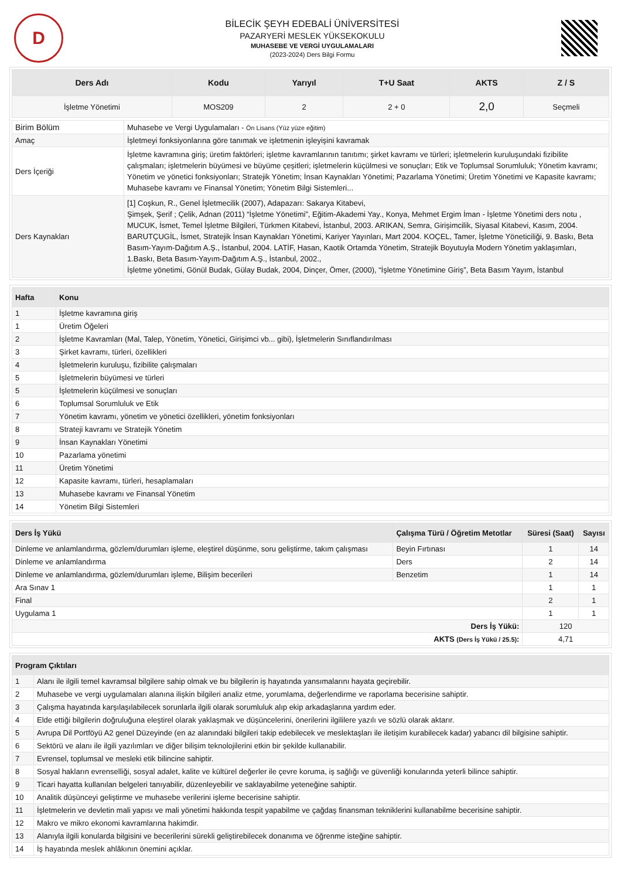D
BİLECİK ŞEYH EDEBALİ ÜNİVERSİTESİ
PAZARYERİ MESLEK YÜKSEKOKULU
MUHASEBE VE VERGİ UYGULAMALARI
(2023-2024) Ders Bilgi Formu
| Ders Adı | Kodu | Yarıyıl | T+U Saat | AKTS | Z / S |
| --- | --- | --- | --- | --- | --- |
| İşletme Yönetimi | MOS209 | 2 | 2 + 0 | 2,0 | Seçmeli |
| Birim Bölüm | Muhasebe ve Vergi Uygulamaları - Ön Lisans (Yüz yüze eğitim) |
| Amaç | İşletmeyi fonksiyonlarına göre tanımak ve işletmenin işleyişini kavramak |
| Ders İçeriği | İşletme kavramına giriş; üretim faktörleri; işletme kavramlarının tanıtımı; şirket kavramı ve türleri; işletmelerin kuruluşundaki fizibilite çalışmaları; işletmelerin büyümesi ve büyüme çeşitleri; işletmelerin küçülmesi ve sonuçları; Etik ve Toplumsal Sorumluluk; Yönetim kavramı; Yönetim ve yönetici fonksiyonları; Stratejik Yönetim; İnsan Kaynakları Yönetimi; Pazarlama Yönetimi; Üretim Yönetimi ve Kapasite kavramı; Muhasebe kavramı ve Finansal Yönetim; Yönetim Bilgi Sistemleri... |
| Ders Kaynakları | [1] Coşkun, R., Genel İşletmecilik (2007), Adapazarı: Sakarya Kitabevi, Şimşek, Şerif ; Çelik, Adnan (2011) “İşletme Yönetimi”, Eğitim-Akademi Yay., Konya, Mehmet Ergim İman - İşletme Yönetimi ders notu , MUCUK, İsmet, Temel İşletme Bilgileri, Türkmen Kitabevi, İstanbul, 2003. ARIKAN, Semra, Girişimcilik, Siyasal Kitabevi, Kasım, 2004. BARUTÇUGİL, İsmet, Stratejik İnsan Kaynakları Yönetimi, Kariyer Yayınları, Mart 2004. KOÇEL, Tamer, İşletme Yöneticiliği, 9. Baskı, Beta Basım-Yayım-Dağıtım A.Ş., İstanbul, 2004. LATİF, Hasan, Kaotik Ortamda Yönetim, Stratejik Boyutuyla Modern Yönetim yaklaşımları, 1.Baskı, Beta Basım-Yayım-Dağıtım A.Ş., İstanbul, 2002., İşletme yönetimi, Gönül Budak, Gülay Budak, 2004, Dinçer, Ömer, (2000), “İşletme Yönetimine Giriş”, Beta Basım Yayım, İstanbul |
| Hafta | Konu |
| --- | --- |
| 1 | İşletme kavramına giriş |
| 1 | Üretim Öğeleri |
| 2 | İşletme Kavramları (Mal, Talep, Yönetim, Yönetici, Girişimci vb... gibi), İşletmelerin Sınıflandırılması |
| 3 | Şirket kavramı, türleri, özellikleri |
| 4 | İşletmelerin kuruluşu, fizibilite çalışmaları |
| 5 | İşletmelerin büyümesi ve türleri |
| 5 | İşletmelerin küçülmesi ve sonuçları |
| 6 | Toplumsal Sorumluluk ve Etik |
| 7 | Yönetim kavramı, yönetim ve yönetici özellikleri, yönetim fonksiyonları |
| 8 | Strateji kavramı ve Stratejik Yönetim |
| 9 | İnsan Kaynakları Yönetimi |
| 10 | Pazarlama yönetimi |
| 11 | Üretim Yönetimi |
| 12 | Kapasite kavramı, türleri, hesaplamaları |
| 13 | Muhasebe kavramı ve Finansal Yönetim |
| 14 | Yönetim Bilgi Sistemleri |
| Ders İş Yükü | Çalışma Türü / Öğretim Metotlar | Süresi (Saat) | Sayısı |
| --- | --- | --- | --- |
| Dinleme ve anlamlandırma, gözlem/durumları işleme, eleştirel düşünme, soru geliştirme, takım çalışması | Beyin Fırtınası | 1 | 14 |
| Dinleme ve anlamlandırma | Ders | 2 | 14 |
| Dinleme ve anlamlandırma, gözlem/durumları işleme, Bilişim becerileri | Benzetim | 1 | 14 |
| Ara Sınav 1 | | 1 | 1 |
| Final | | 2 | 1 |
| Uygulama 1 | | 1 | 1 |
| Ders İş Yükü: | | 120 | |
| AKTS (Ders İş Yükü / 25.5) : | | 4,71 | |
| Program Çıktıları | |
| --- | --- |
| 1 | Alanı ile ilgili temel kavramsal bilgilere sahip olmak ve bu bilgilerin iş hayatında yansımalarını hayata geçirebilir. |
| 2 | Muhasebe ve vergi uygulamaları alanına ilişkin bilgileri analiz etme, yorumlama, değerlendirme ve raporlama becerisine sahiptir. |
| 3 | Çalışma hayatında karşılaşılabilecek sorunlarla ilgili olarak sorumluluk alıp ekip arkadaşlarına yardım eder. |
| 4 | Elde ettiği bilgilerin doğruluğuna eleştirel olarak yaklaşmak ve düşüncelerini, önerilerini ilgililere yazılı ve sözlü olarak aktarır. |
| 5 | Avrupa Dil Portföyü A2 genel Düzeyinde (en az alanındaki bilgileri takip edebilecek ve meslektaşları ile iletişim kurabilecek kadar) yabancı dil bilgisine sahiptir. |
| 6 | Sektörü ve alanı ile ilgili yazılımları ve diğer bilişim teknolojilerini etkin bir şekilde kullanabilir. |
| 7 | Evrensel, toplumsal ve mesleki etik bilincine sahiptir. |
| 8 | Sosyal hakların evrenselliği, sosyal adalet, kalite ve kültürel değerler ile çevre koruma, iş sağlığı ve güvenliği konularında yeterli bilince sahiptir. |
| 9 | Ticari hayatta kullanılan belgeleri tanıyabilir, düzenleyebilir ve saklayabilme yeteneğine sahiptir. |
| 10 | Analitik düşünceyi geliştirme ve muhasebe verilerini işleme becerisine sahiptir. |
| 11 | İşletmelerin ve devletin mali yapısı ve mali yönetimi hakkında tespit yapabilme ve çağdaş finansman tekniklerini kullanabilme becerisine sahiptir. |
| 12 | Makro ve mikro ekonomi kavramlarına hakimdir. |
| 13 | Alanıyla ilgili konularda bilgisini ve becerilerini sürekli geliştirebilecek donanıma ve öğrenme isteğine sahiptir. |
| 14 | İş hayatında meslek ahlâkının önemini açıklar. |